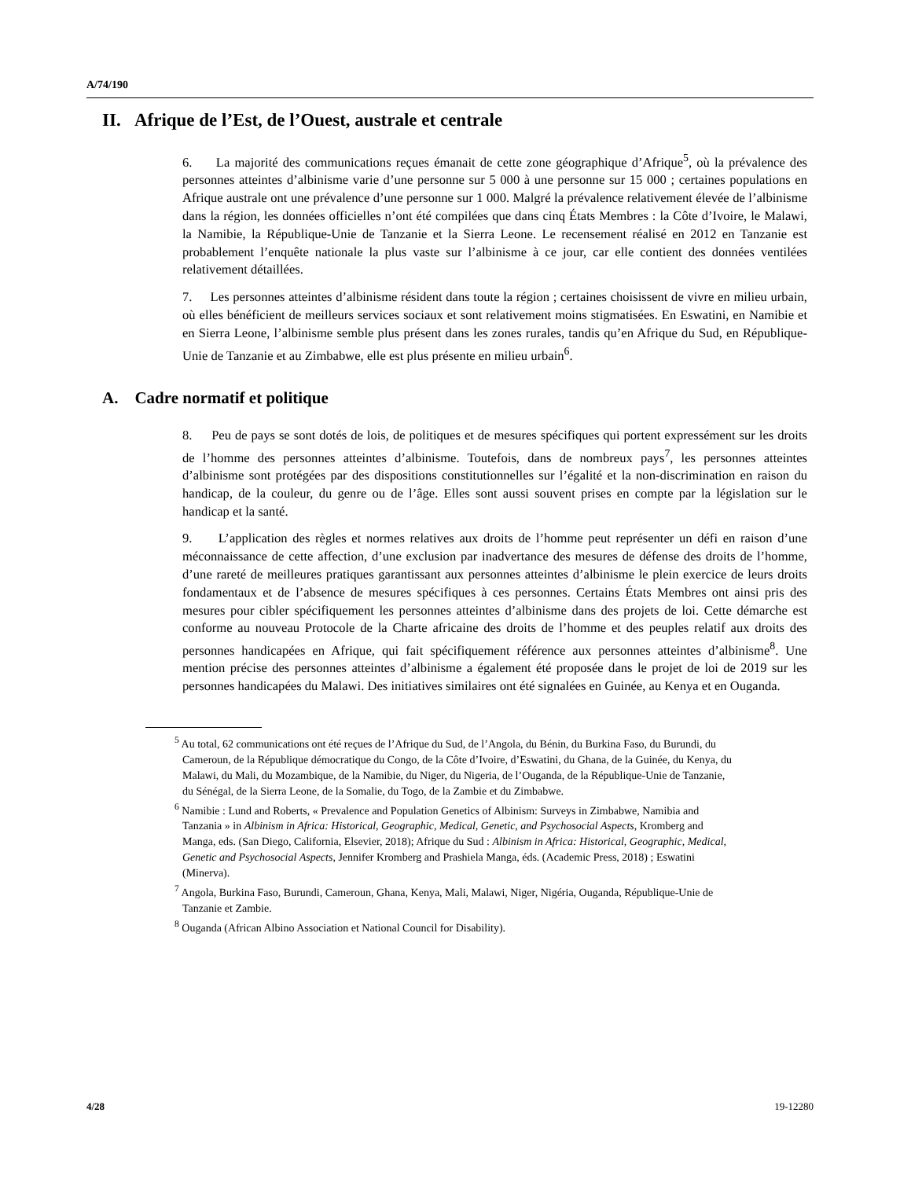A/74/190
II. Afrique de l’Est, de l’Ouest, australe et centrale
6. La majorité des communications reçues émanait de cette zone géographique d’Afrique<sup>5</sup>, où la prévalence des personnes atteintes d’albinisme varie d’une personne sur 5 000 à une personne sur 15 000 ; certaines populations en Afrique australe ont une prévalence d’une personne sur 1 000. Malgré la prévalence relativement élevée de l’albinisme dans la région, les données officielles n’ont été compilées que dans cinq États Membres : la Côte d’Ivoire, le Malawi, la Namibie, la République-Unie de Tanzanie et la Sierra Leone. Le recensement réalisé en 2012 en Tanzanie est probablement l’enquête nationale la plus vaste sur l’albinisme à ce jour, car elle contient des données ventilées relativement détaillées.
7. Les personnes atteintes d’albinisme résident dans toute la région ; certaines choisissent de vivre en milieu urbain, où elles bénéficient de meilleurs services sociaux et sont relativement moins stigmatisées. En Eswatini, en Namibie et en Sierra Leone, l’albinisme semble plus présent dans les zones rurales, tandis qu’en Afrique du Sud, en République-Unie de Tanzanie et au Zimbabwe, elle est plus présente en milieu urbain<sup>6</sup>.
A. Cadre normatif et politique
8. Peu de pays se sont dotés de lois, de politiques et de mesures spécifiques qui portent expressément sur les droits de l’homme des personnes atteintes d’albinisme. Toutefois, dans de nombreux pays<sup>7</sup>, les personnes atteintes d’albinisme sont protégées par des dispositions constitutionnelles sur l’égalité et la non-discrimination en raison du handicap, de la couleur, du genre ou de l’âge. Elles sont aussi souvent prises en compte par la législation sur le handicap et la santé.
9. L’application des règles et normes relatives aux droits de l’homme peut représenter un défi en raison d’une méconnaissance de cette affection, d’une exclusion par inadvertance des mesures de défense des droits de l’homme, d’une rareté de meilleures pratiques garantissant aux personnes atteintes d’albinisme le plein exercice de leurs droits fondamentaux et de l’absence de mesures spécifiques à ces personnes. Certains États Membres ont ainsi pris des mesures pour cibler spécifiquement les personnes atteintes d’albinisme dans des projets de loi. Cette démarche est conforme au nouveau Protocole de la Charte africaine des droits de l’homme et des peuples relatif aux droits des personnes handicapées en Afrique, qui fait spécifiquement référence aux personnes atteintes d’albinisme<sup>8</sup>. Une mention précise des personnes atteintes d’albinisme a également été proposée dans le projet de loi de 2019 sur les personnes handicapées du Malawi. Des initiatives similaires ont été signalées en Guinée, au Kenya et en Ouganda.
<sup>5</sup> Au total, 62 communications ont été reçues de l’Afrique du Sud, de l’Angola, du Bénin, du Burkina Faso, du Burundi, du Cameroun, de la République démocratique du Congo, de la Côte d’Ivoire, d’Eswatini, du Ghana, de la Guinée, du Kenya, du Malawi, du Mali, du Mozambique, de la Namibie, du Niger, du Nigeria, de l’Ouganda, de la République-Unie de Tanzanie, du Sénégal, de la Sierra Leone, de la Somalie, du Togo, de la Zambie et du Zimbabwe.
<sup>6</sup> Namibie : Lund and Roberts, « Prevalence and Population Genetics of Albinism: Surveys in Zimbabwe, Namibia and Tanzania » in Albinism in Africa: Historical, Geographic, Medical, Genetic, and Psychosocial Aspects, Kromberg and Manga, eds. (San Diego, California, Elsevier, 2018); Afrique du Sud : Albinism in Africa: Historical, Geographic, Medical, Genetic and Psychosocial Aspects, Jennifer Kromberg and Prashiela Manga, éds. (Academic Press, 2018) ; Eswatini (Minerva).
<sup>7</sup> Angola, Burkina Faso, Burundi, Cameroun, Ghana, Kenya, Mali, Malawi, Niger, Nigéria, Ouganda, République-Unie de Tanzanie et Zambie.
<sup>8</sup> Ouganda (African Albino Association et National Council for Disability).
4/28 19-12280